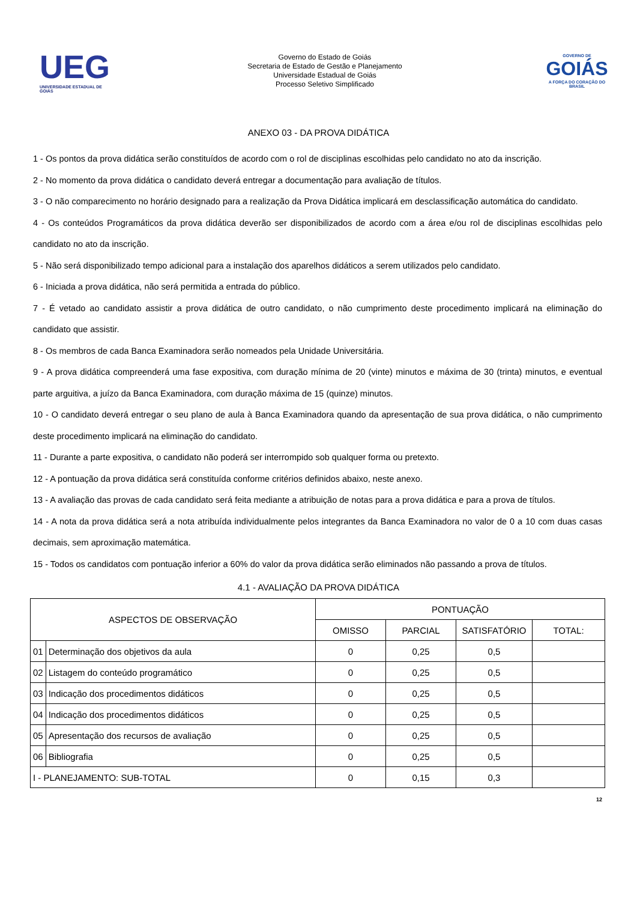UEG
UNIVERSIDADE ESTADUAL DE GOIÁS
Governo do Estado de Goiás
Secretaria de Estado de Gestão e Planejamento
Universidade Estadual de Goiás
Processo Seletivo Simplificado
GOVERNO DE
GOIÁS
A FORÇA DO CORAÇÃO DO BRASIL
ANEXO 03 - DA PROVA DIDÁTICA
1 - Os pontos da prova didática serão constituídos de acordo com o rol de disciplinas escolhidas pelo candidato no ato da inscrição.
2 - No momento da prova didática o candidato deverá entregar a documentação para avaliação de títulos.
3 - O não comparecimento no horário designado para a realização da Prova Didática implicará em desclassificação automática do candidato.
4 - Os conteúdos Programáticos da prova didática deverão ser disponibilizados de acordo com a área e/ou rol de disciplinas escolhidas pelo candidato no ato da inscrição.
5 - Não será disponibilizado tempo adicional para a instalação dos aparelhos didáticos a serem utilizados pelo candidato.
6 - Iniciada a prova didática, não será permitida a entrada do público.
7 - É vetado ao candidato assistir a prova didática de outro candidato, o não cumprimento deste procedimento implicará na eliminação do candidato que assistir.
8 - Os membros de cada Banca Examinadora serão nomeados pela Unidade Universitária.
9 - A prova didática compreenderá uma fase expositiva, com duração mínima de 20 (vinte) minutos e máxima de 30 (trinta) minutos, e eventual parte arguitiva, a juízo da Banca Examinadora, com duração máxima de 15 (quinze) minutos.
10 - O candidato deverá entregar o seu plano de aula à Banca Examinadora quando da apresentação de sua prova didática, o não cumprimento deste procedimento implicará na eliminação do candidato.
11 - Durante a parte expositiva, o candidato não poderá ser interrompido sob qualquer forma ou pretexto.
12 - A pontuação da prova didática será constituída conforme critérios definidos abaixo, neste anexo.
13 - A avaliação das provas de cada candidato será feita mediante a atribuição de notas para a prova didática e para a prova de títulos.
14 - A nota da prova didática será a nota atribuída individualmente pelos integrantes da Banca Examinadora no valor de 0 a 10 com duas casas decimais, sem aproximação matemática.
15 - Todos os candidatos com pontuação inferior a 60% do valor da prova didática serão eliminados não passando a prova de títulos.
4.1 - AVALIAÇÃO DA PROVA DIDÁTICA
| ASPECTOS DE OBSERVAÇÃO | | PONTUAÇÃO | | | |
| --- | --- | --- | --- | --- | --- |
| | | OMISSO | PARCIAL | SATISFATÓRIO | TOTAL: |
| 01 | Determinação dos objetivos da aula | 0 | 0,25 | 0,5 | |
| 02 | Listagem do conteúdo programático | 0 | 0,25 | 0,5 | |
| 03 | Indicação dos procedimentos didáticos | 0 | 0,25 | 0,5 | |
| 04 | Indicação dos procedimentos didáticos | 0 | 0,25 | 0,5 | |
| 05 | Apresentação dos recursos de avaliação | 0 | 0,25 | 0,5 | |
| 06 | Bibliografia | 0 | 0,25 | 0,5 | |
| I - PLANEJAMENTO: SUB-TOTAL | | 0 | 0,15 | 0,3 | |
12